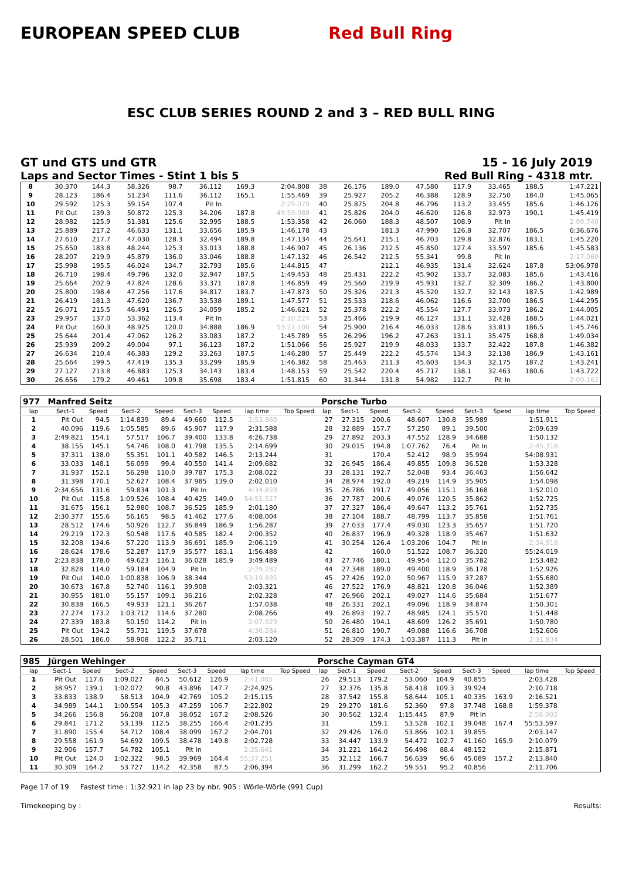EUROPEAN SPEED CLUB Red Bull Ring
ESC CLUB SERIES ROUND 2 and 3 – RED BULL RING
GT und GTS und GTR 15 - 16 July 2019
Laps and Sector Times - Stint 1 bis 5
Red Bull Ring - 4318 mtr.
| 8 | 30.370 | 144.3 | 58.326 | 98.7 | 36.112 | 169.3 | 2:04.808 | 38 | 26.176 | 189.0 | 47.580 | 117.9 | 33.465 | 188.5 | 1:47.221 |
| 9 | 28.123 | 186.4 | 51.234 | 111.6 | 36.112 | 165.1 | 1:55.469 | 39 | 25.927 | 205.2 | 46.388 | 128.9 | 32.750 | 184.0 | 1:45.065 |
| 10 | 29.592 | 125.3 | 59.154 | 107.4 | Pit In | | 2:29.070 | 40 | 25.875 | 204.8 | 46.796 | 113.2 | 33.455 | 185.6 | 1:46.126 |
| 11 | Pit Out | 139.3 | 50.872 | 125.3 | 34.206 | 187.8 | 49:59.988 | 41 | 25.826 | 204.0 | 46.620 | 126.8 | 32.973 | 190.1 | 1:45.419 |
| 12 | 28.982 | 125.9 | 51.381 | 125.6 | 32.995 | 188.5 | 1:53.358 | 42 | 26.060 | 188.3 | 48.507 | 108.9 | Pit In | | 2:09.740 |
| 13 | 25.889 | 217.2 | 46.633 | 131.1 | 33.656 | 185.9 | 1:46.178 | 43 | | 181.3 | 47.990 | 126.8 | 32.707 | 186.5 | 6:36.676 |
| 14 | 27.610 | 217.7 | 47.030 | 128.3 | 32.494 | 189.8 | 1:47.134 | 44 | 25.641 | 215.1 | 46.703 | 129.8 | 32.876 | 183.1 | 1:45.220 |
| 15 | 25.650 | 183.8 | 48.244 | 125.3 | 33.013 | 188.8 | 1:46.907 | 45 | 26.136 | 212.5 | 45.850 | 127.4 | 33.597 | 185.6 | 1:45.583 |
| 16 | 28.207 | 219.9 | 45.879 | 136.0 | 33.046 | 188.8 | 1:47.132 | 46 | 26.542 | 212.5 | 55.341 | 99.8 | Pit In | | 2:17.060 |
| 17 | 25.998 | 195.5 | 46.024 | 134.7 | 32.793 | 185.6 | 1:44.815 | 47 | | 212.1 | 46.935 | 131.4 | 32.624 | 187.8 | 53:06.978 |
| 18 | 26.710 | 198.4 | 49.796 | 132.0 | 32.947 | 187.5 | 1:49.453 | 48 | 25.431 | 222.2 | 45.902 | 133.7 | 32.083 | 185.6 | 1:43.416 |
| 19 | 25.664 | 202.9 | 47.824 | 128.6 | 33.371 | 187.8 | 1:46.859 | 49 | 25.560 | 219.9 | 45.931 | 132.7 | 32.309 | 186.2 | 1:43.800 |
| 20 | 25.800 | 198.4 | 47.256 | 117.6 | 34.817 | 183.7 | 1:47.873 | 50 | 25.326 | 221.3 | 45.520 | 132.7 | 32.143 | 187.5 | 1:42.989 |
| 21 | 26.419 | 181.3 | 47.620 | 136.7 | 33.538 | 189.1 | 1:47.577 | 51 | 25.533 | 218.6 | 46.062 | 116.6 | 32.700 | 186.5 | 1:44.295 |
| 22 | 26.071 | 215.5 | 46.491 | 126.5 | 34.059 | 185.2 | 1:46.621 | 52 | 25.378 | 222.2 | 45.554 | 127.7 | 33.073 | 186.2 | 1:44.005 |
| 23 | 29.957 | 137.0 | 53.362 | 113.4 | Pit In | | 2:10.224 | 53 | 25.466 | 219.9 | 46.127 | 131.1 | 32.428 | 188.5 | 1:44.021 |
| 24 | Pit Out | 160.3 | 48.925 | 120.0 | 34.888 | 186.9 | 53:27.106 | 54 | 25.900 | 216.4 | 46.033 | 128.6 | 33.813 | 186.5 | 1:45.746 |
| 25 | 25.644 | 201.4 | 47.062 | 126.2 | 33.083 | 187.2 | 1:45.789 | 55 | 26.296 | 196.2 | 47.263 | 131.1 | 35.475 | 168.8 | 1:49.034 |
| 26 | 25.939 | 209.2 | 49.004 | 97.1 | 36.123 | 187.2 | 1:51.066 | 56 | 25.927 | 219.9 | 48.033 | 133.7 | 32.422 | 187.8 | 1:46.382 |
| 27 | 26.634 | 210.4 | 46.383 | 129.2 | 33.263 | 187.5 | 1:46.280 | 57 | 25.449 | 222.2 | 45.574 | 134.3 | 32.138 | 186.9 | 1:43.161 |
| 28 | 25.664 | 199.5 | 47.419 | 135.3 | 33.299 | 185.9 | 1:46.382 | 58 | 25.463 | 211.3 | 45.603 | 134.3 | 32.175 | 187.2 | 1:43.241 |
| 29 | 27.127 | 213.8 | 46.883 | 125.3 | 34.143 | 183.4 | 1:48.153 | 59 | 25.542 | 220.4 | 45.717 | 138.1 | 32.463 | 180.6 | 1:43.722 |
| 30 | 26.656 | 179.2 | 49.461 | 109.8 | 35.698 | 183.4 | 1:51.815 | 60 | 31.344 | 131.8 | 54.982 | 112.7 | Pit In | | 2:09.162 |
| 977 | Manfred Seitz | | | | | | | | Porsche Turbo | | | | | | | | |
| lap | Sect-1 | Speed | Sect-2 | Speed | Sect-3 | Speed | lap time | Top Speed | lap | Sect-1 | Speed | Sect-2 | Speed | Sect-3 | Speed | lap time | Top Speed |
| 1 | Pit Out | 94.5 | 1:14.839 | 89.4 | 49.660 | 112.5 | 2:53.860 | | 27 | 27.315 | 200.6 | 48.607 | 130.8 | 35.989 | | 1:51.911 | |
| 2 | 40.096 | 119.6 | 1:05.585 | 89.6 | 45.907 | 117.9 | 2:31.588 | | 28 | 32.889 | 157.7 | 57.250 | 89.1 | 39.500 | | 2:09.639 | |
| 3 | 2:49.821 | 154.1 | 57.517 | 106.7 | 39.400 | 133.8 | 4:26.738 | | 29 | 27.892 | 203.3 | 47.552 | 128.9 | 34.688 | | 1:50.132 | |
| 4 | 38.155 | 145.1 | 54.746 | 108.0 | 41.798 | 135.5 | 2:14.699 | | 30 | 29.015 | 194.8 | 1:07.762 | 76.4 | Pit In | | 2:45.318 | |
| 5 | 37.311 | 138.0 | 55.351 | 101.1 | 40.582 | 146.5 | 2:13.244 | | 31 | | 170.4 | 52.412 | 98.9 | 35.994 | | 54:08.931 | |
| 6 | 33.033 | 148.1 | 56.099 | 99.4 | 40.550 | 141.4 | 2:09.682 | | 32 | 26.945 | 186.4 | 49.855 | 109.8 | 36.528 | | 1:53.328 | |
| 7 | 31.937 | 152.1 | 56.298 | 110.0 | 39.787 | 175.3 | 2:08.022 | | 33 | 28.131 | 192.7 | 52.048 | 93.4 | 36.463 | | 1:56.642 | |
| 8 | 31.398 | 170.1 | 52.627 | 108.4 | 37.985 | 139.0 | 2:02.010 | | 34 | 28.974 | 192.0 | 49.219 | 114.9 | 35.905 | | 1:54.098 | |
| 9 | 2:34.656 | 131.6 | 59.834 | 101.3 | Pit In | | 4:34.859 | | 35 | 26.786 | 191.7 | 49.056 | 115.1 | 36.168 | | 1:52.010 | |
| 10 | Pit Out | 115.8 | 1:09.526 | 108.4 | 40.425 | 149.0 | 54:51.527 | | 36 | 27.787 | 200.6 | 49.076 | 120.5 | 35.862 | | 1:52.725 | |
| 11 | 31.675 | 156.1 | 52.980 | 108.7 | 36.525 | 185.9 | 2:01.180 | | 37 | 27.327 | 186.4 | 49.647 | 113.2 | 35.761 | | 1:52.735 | |
| 12 | 2:30.377 | 155.6 | 56.165 | 98.5 | 41.462 | 177.6 | 4:08.004 | | 38 | 27.104 | 188.7 | 48.799 | 113.7 | 35.858 | | 1:51.761 | |
| 13 | 28.512 | 174.6 | 50.926 | 112.7 | 36.849 | 186.9 | 1:56.287 | | 39 | 27.033 | 177.4 | 49.030 | 123.3 | 35.657 | | 1:51.720 | |
| 14 | 29.219 | 172.3 | 50.548 | 117.6 | 40.585 | 182.4 | 2:00.352 | | 40 | 26.837 | 196.9 | 49.328 | 118.9 | 35.467 | | 1:51.632 | |
| 15 | 32.208 | 134.6 | 57.220 | 113.9 | 36.691 | 185.9 | 2:06.119 | | 41 | 30.254 | 126.4 | 1:03.206 | 104.7 | Pit In | | 2:34.918 | |
| 16 | 28.624 | 178.6 | 52.287 | 117.9 | 35.577 | 183.1 | 1:56.488 | | 42 | | 160.0 | 51.522 | 108.7 | 36.320 | | 55:24.019 | |
| 17 | 2:23.838 | 178.0 | 49.623 | 116.1 | 36.028 | 185.9 | 3:49.489 | | 43 | 27.746 | 180.1 | 49.954 | 112.0 | 35.782 | | 1:53.482 | |
| 18 | 32.828 | 114.0 | 59.184 | 104.9 | Pit In | | 2:29.282 | | 44 | 27.348 | 189.0 | 49.400 | 118.9 | 36.178 | | 1:52.926 | |
| 19 | Pit Out | 140.0 | 1:00.838 | 106.9 | 38.344 | | 53:19.695 | | 45 | 27.426 | 192.0 | 50.967 | 115.9 | 37.287 | | 1:55.680 | |
| 20 | 30.673 | 167.8 | 52.740 | 116.1 | 39.908 | | 2:03.321 | | 46 | 27.522 | 176.9 | 48.821 | 120.8 | 36.046 | | 1:52.389 | |
| 21 | 30.955 | 181.0 | 55.157 | 109.1 | 36.216 | | 2:02.328 | | 47 | 26.966 | 202.1 | 49.027 | 114.6 | 35.684 | | 1:51.677 | |
| 22 | 30.838 | 166.5 | 49.933 | 121.1 | 36.267 | | 1:57.038 | | 48 | 26.331 | 202.1 | 49.096 | 118.9 | 34.874 | | 1:50.301 | |
| 23 | 27.274 | 173.2 | 1:03.712 | 114.6 | 37.280 | | 2:08.266 | | 49 | 26.893 | 192.7 | 48.985 | 124.1 | 35.570 | | 1:51.448 | |
| 24 | 27.339 | 183.8 | 50.150 | 114.2 | Pit In | | 2:07.929 | | 50 | 26.480 | 194.1 | 48.609 | 126.2 | 35.691 | | 1:50.780 | |
| 25 | Pit Out | 134.2 | 55.731 | 119.5 | 37.678 | | 4:36.284 | | 51 | 26.810 | 190.7 | 49.088 | 116.6 | 36.708 | | 1:52.606 | |
| 26 | 28.501 | 186.0 | 58.908 | 122.2 | 35.711 | | 2:03.120 | | 52 | 28.309 | 174.3 | 1:03.387 | 111.3 | Pit In | | 2:31.834 | |
| 985 | Jürgen Wehinger | | | | | | | | Porsche Cayman GT4 | | | | | | | | |
| lap | Sect-1 | Speed | Sect-2 | Speed | Sect-3 | Speed | lap time | Top Speed | lap | Sect-1 | Speed | Sect-2 | Speed | Sect-3 | Speed | lap time | Top Speed |
| 1 | Pit Out | 117.6 | 1:09.027 | 84.5 | 50.612 | 126.9 | 2:41.005 | | 26 | 29.513 | 179.2 | 53.060 | 104.9 | 40.855 | | 2:03.428 | |
| 2 | 38.957 | 139.1 | 1:02.072 | 90.8 | 43.896 | 147.7 | 2:24.925 | | 27 | 32.376 | 135.8 | 58.418 | 109.3 | 39.924 | | 2:10.718 | |
| 3 | 33.833 | 138.9 | 58.513 | 104.9 | 42.769 | 105.2 | 2:15.115 | | 28 | 37.542 | 155.8 | 58.644 | 105.1 | 40.335 | 163.9 | 2:16.521 | |
| 4 | 34.989 | 144.1 | 1:00.554 | 105.3 | 47.259 | 106.7 | 2:22.802 | | 29 | 29.270 | 181.6 | 52.360 | 97.8 | 37.748 | 168.8 | 1:59.378 | |
| 5 | 34.266 | 156.8 | 56.208 | 107.8 | 38.052 | 167.2 | 2:08.526 | | 30 | 30.562 | 132.4 | 1:15.445 | 87.9 | Pit In | | 2:58.003 | |
| 6 | 29.841 | 171.2 | 53.139 | 112.5 | 38.255 | 166.4 | 2:01.235 | | 31 | | 159.1 | 53.528 | 102.1 | 39.048 | 167.4 | 55:53.597 | |
| 7 | 31.890 | 155.4 | 54.712 | 108.4 | 38.099 | 167.2 | 2:04.701 | | 32 | 29.426 | 176.0 | 53.866 | 102.1 | 39.855 | | 2:03.147 | |
| 8 | 29.558 | 161.9 | 54.692 | 109.5 | 38.478 | 149.8 | 2:02.728 | | 33 | 34.447 | 133.9 | 54.472 | 102.7 | 41.160 | 165.9 | 2:10.079 | |
| 9 | 32.906 | 157.7 | 54.782 | 105.1 | Pit In | | 2:35.641 | | 34 | 31.221 | 164.2 | 56.498 | 88.4 | 48.152 | | 2:15.871 | |
| 10 | Pit Out | 124.0 | 1:02.322 | 98.5 | 39.969 | 164.4 | 55:37.251 | | 35 | 32.112 | 166.7 | 56.639 | 96.6 | 45.089 | 157.2 | 2:13.840 | |
| 11 | 30.309 | 164.2 | 53.727 | 114.2 | 42.358 | 87.5 | 2:06.394 | | 36 | 31.299 | 162.2 | 59.551 | 95.2 | 40.856 | | 2:11.706 | |
Page 17 of 19 Fastest time : 1:32.921 in lap 23 by nbr. 905 : Wörle-Wörle (991 Cup)
Timekeeping by : Results: